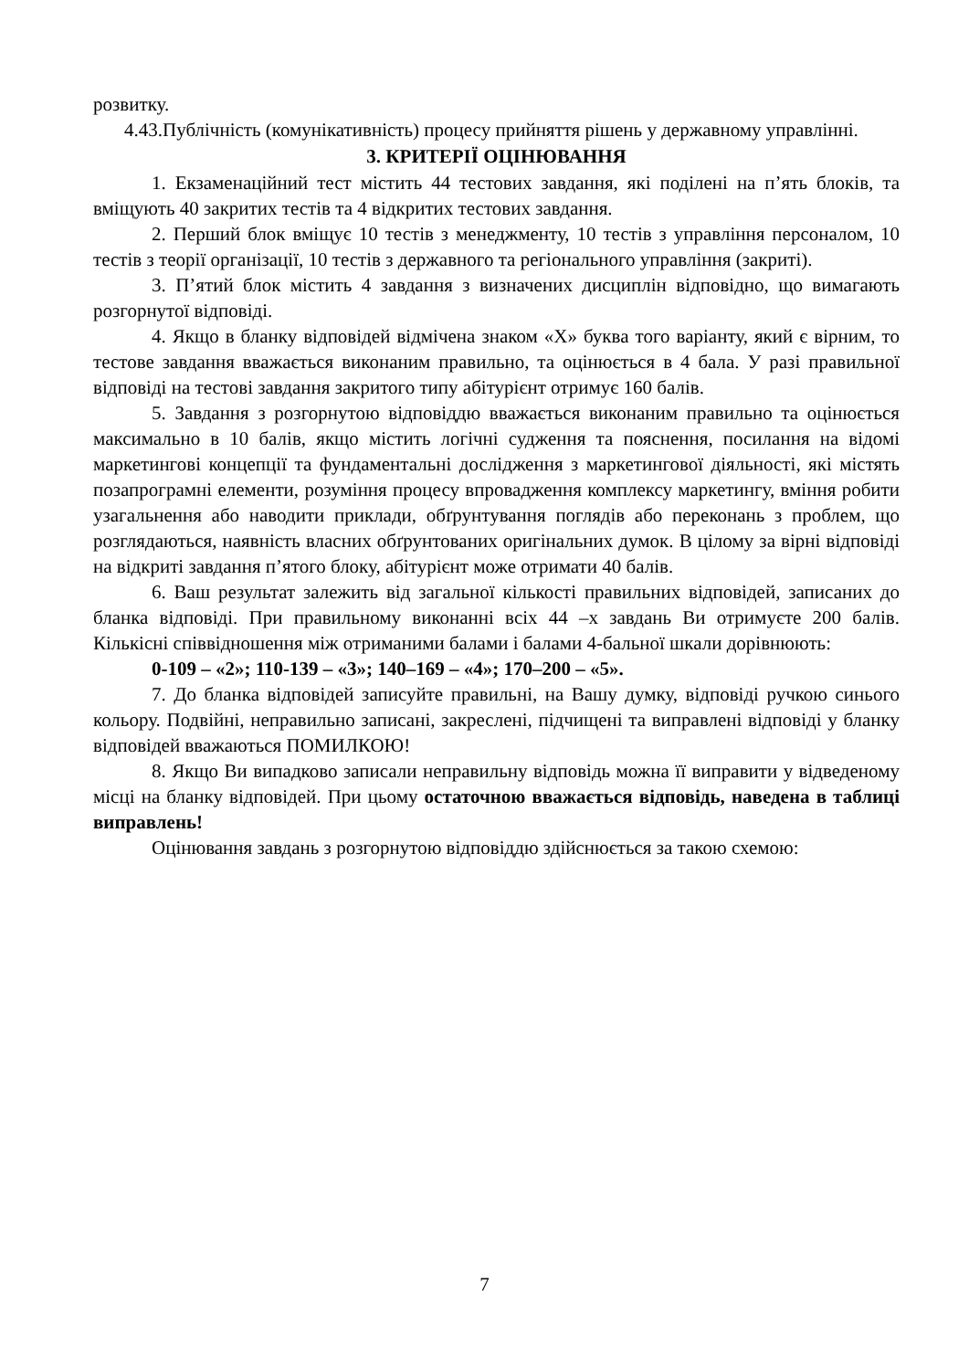розвитку.
4.43.Публічність (комунікативність) процесу прийняття рішень у державному управлінні.
3. КРИТЕРІЇ ОЦІНЮВАННЯ
1. Екзаменаційний тест містить 44 тестових завдання, які поділені на п’ять блоків, та вміщують 40 закритих тестів та 4 відкритих тестових завдання.
2. Перший блок вміщує 10 тестів з менеджменту, 10 тестів з управління персоналом, 10 тестів з теорії організації, 10 тестів з державного та регіонального управління (закриті).
3. П’ятий блок містить 4 завдання з визначених дисциплін відповідно, що вимагають розгорнутої відповіді.
4. Якщо в бланку відповідей відмічена знаком «Х» буква того варіанту, який є вірним, то тестове завдання вважається виконаним правильно, та оцінюється в 4 бала. У разі правильної відповіді на тестові завдання закритого типу абітурієнт отримує 160 балів.
5. Завдання з розгорнутою відповіддю вважається виконаним правильно та оцінюється максимально в 10 балів, якщо містить логічні судження та пояснення, посилання на відомі маркетингові концепції та фундаментальні дослідження з маркетингової діяльності, які містять позапрограмні елементи, розуміння процесу впровадження комплексу маркетингу, вміння робити узагальнення або наводити приклади, обґрунтування поглядів або переконань з проблем, що розглядаються, наявність власних обґрунтованих оригінальних думок. В цілому за вірні відповіді на відкриті завдання п’ятого блоку, абітурієнт може отримати 40 балів.
6. Ваш результат залежить від загальної кількості правильних відповідей, записаних до бланка відповіді. При правильному виконанні всіх 44 –х завдань Ви отримуєте 200 балів. Кількісні співвідношення між отриманими балами і балами 4-бальної шкали дорівнюють:
0-109 – «2»; 110-139 – «3»; 140–169 – «4»; 170–200 – «5».
7. До бланка відповідей записуйте правильні, на Вашу думку, відповіді ручкою синього кольору. Подвійні, неправильно записані, закреслені, підчищені та виправлені відповіді у бланку відповідей вважаються ПОМИЛКОЮ!
8. Якщо Ви випадково записали неправильну відповідь можна її виправити у відведеному місці на бланку відповідей. При цьому остаточною вважається відповідь, наведена в таблиці виправлень!
Оцінювання завдань з розгорнутою відповіддю здійснюється за такою схемою:
7